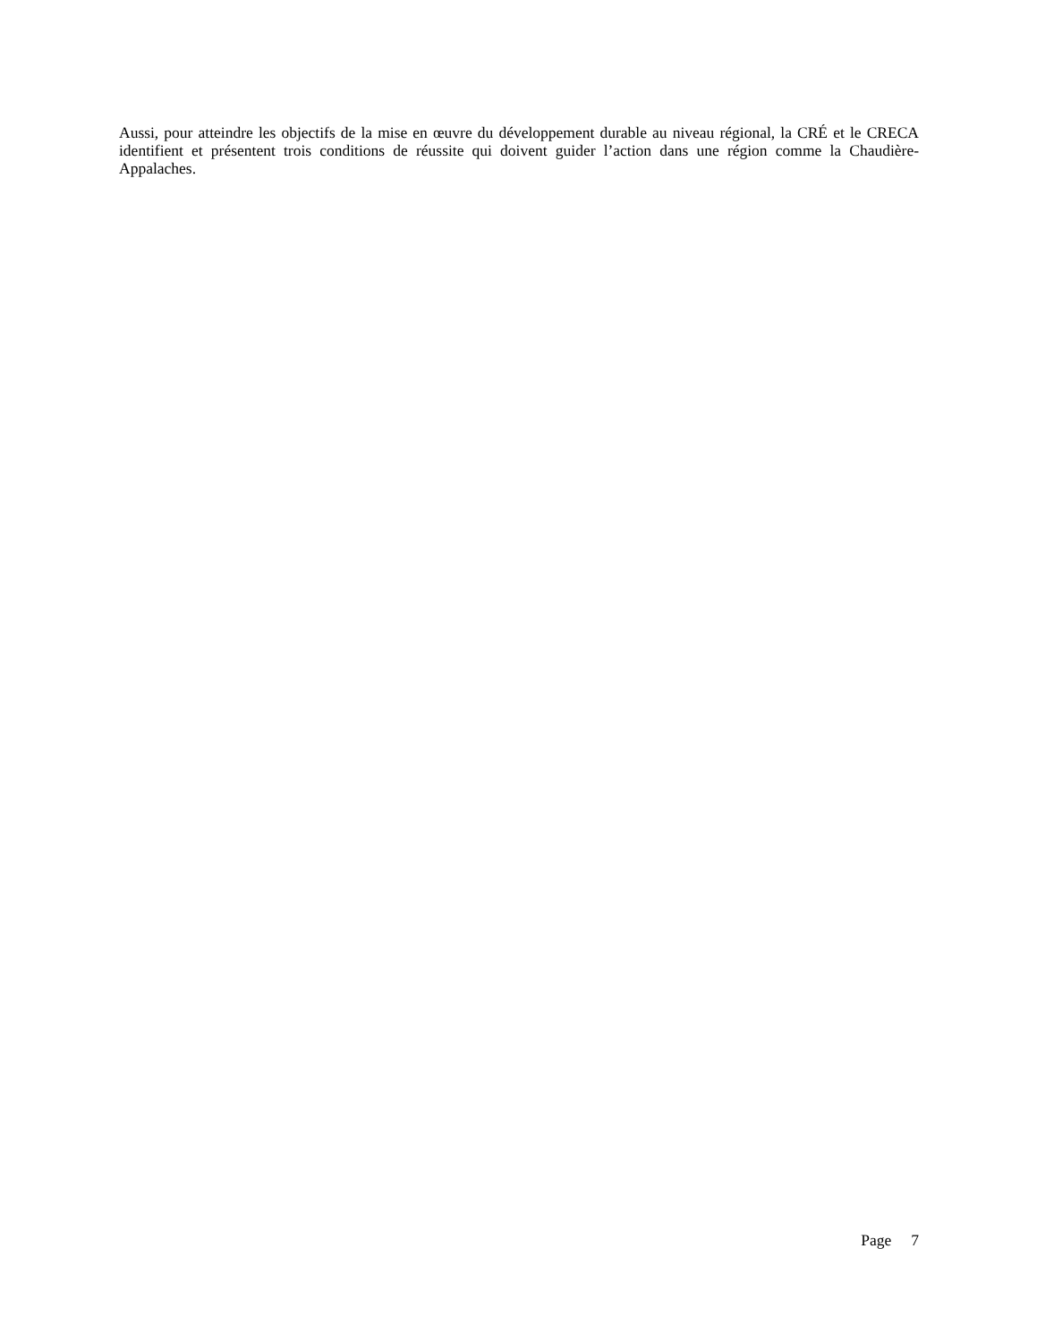Aussi, pour atteindre les objectifs de la mise en œuvre du développement durable au niveau régional, la CRÉ et le CRECA identifient et présentent trois conditions de réussite qui doivent guider l’action dans une région comme la Chaudière-Appalaches.
Page 7